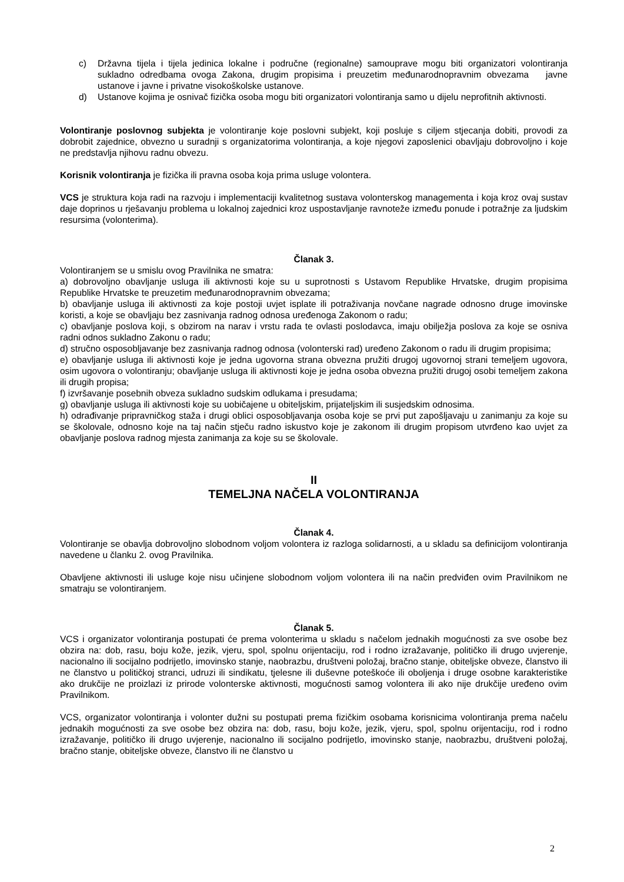c) Državna tijela i tijela jedinica lokalne i područne (regionalne) samouprave mogu biti organizatori volontiranja sukladno odredbama ovoga Zakona, drugim propisima i preuzetim međunarodnopravnim obvezama javne ustanove i javne i privatne visokoškolske ustanove.
d) Ustanove kojima je osnivač fizička osoba mogu biti organizatori volontiranja samo u dijelu neprofitnih aktivnosti.
Volontiranje poslovnog subjekta je volontiranje koje poslovni subjekt, koji posluje s ciljem stjecanja dobiti, provodi za dobrobit zajednice, obvezno u suradnji s organizatorima volontiranja, a koje njegovi zaposlenici obavljaju dobrovoljno i koje ne predstavlja njihovu radnu obvezu.
Korisnik volontiranja je fizička ili pravna osoba koja prima usluge volontera.
VCS je struktura koja radi na razvoju i implementaciji kvalitetnog sustava volonterskog managementa i koja kroz ovaj sustav daje doprinos u rješavanju problema u lokalnoj zajednici kroz uspostavljanje ravnoteže između ponude i potražnje za ljudskim resursima (volonterima).
Članak 3.
Volontiranjem se u smislu ovog Pravilnika ne smatra:
a) dobrovoljno obavljanje usluga ili aktivnosti koje su u suprotnosti s Ustavom Republike Hrvatske, drugim propisima Republike Hrvatske te preuzetim međunarodnopravnim obvezama;
b) obavljanje usluga ili aktivnosti za koje postoji uvjet isplate ili potraživanja novčane nagrade odnosno druge imovinske koristi, a koje se obavljaju bez zasnivanja radnog odnosa uređenoga Zakonom o radu;
c) obavljanje poslova koji, s obzirom na narav i vrstu rada te ovlasti poslodavca, imaju obilježja poslova za koje se osniva radni odnos sukladno Zakonu o radu;
d) stručno osposobljavanje bez zasnivanja radnog odnosa (volonterski rad) uređeno Zakonom o radu ili drugim propisima;
e) obavljanje usluga ili aktivnosti koje je jedna ugovorna strana obvezna pružiti drugoj ugovornoj strani temeljem ugovora, osim ugovora o volontiranju; obavljanje usluga ili aktivnosti koje je jedna osoba obvezna pružiti drugoj osobi temeljem zakona ili drugih propisa;
f) izvršavanje posebnih obveza sukladno sudskim odlukama i presudama;
g) obavljanje usluga ili aktivnosti koje su uobičajene u obiteljskim, prijateljskim ili susjedskim odnosima.
h) odrađivanje pripravničkog staža i drugi oblici osposobljavanja osoba koje se prvi put zapošljavaju u zanimanju za koje su se školovale, odnosno koje na taj način stječu radno iskustvo koje je zakonom ili drugim propisom utvrđeno kao uvjet za obavljanje poslova radnog mjesta zanimanja za koje su se školovale.
II
TEMELJNA NAČELA VOLONTIRANJA
Članak 4.
Volontiranje se obavlja dobrovoljno slobodnom voljom volontera iz razloga solidarnosti, a u skladu sa definicijom volontiranja navedene u članku 2. ovog Pravilnika.
Obavljene aktivnosti ili usluge koje nisu učinjene slobodnom voljom volontera ili na način predviđen ovim Pravilnikom ne smatraju se volontiranjem.
Članak 5.
VCS i organizator volontiranja postupati će prema volonterima u skladu s načelom jednakih mogućnosti za sve osobe bez obzira na: dob, rasu, boju kože, jezik, vjeru, spol, spolnu orijentaciju, rod i rodno izražavanje, političko ili drugo uvjerenje, nacionalno ili socijalno podrijetlo, imovinsko stanje, naobrazbu, društveni položaj, bračno stanje, obiteljske obveze, članstvo ili ne članstvo u političkoj stranci, udruzi ili sindikatu, tjelesne ili duševne poteškoće ili oboljenja i druge osobne karakteristike ako drukčije ne proizlazi iz prirode volonterske aktivnosti, mogućnosti samog volontera ili ako nije drukčije uređeno ovim Pravilnikom.
VCS, organizator volontiranja i volonter dužni su postupati prema fizičkim osobama korisnicima volontiranja prema načelu jednakih mogućnosti za sve osobe bez obzira na: dob, rasu, boju kože, jezik, vjeru, spol, spolnu orijentaciju, rod i rodno izražavanje, političko ili drugo uvjerenje, nacionalno ili socijalno podrijetlo, imovinsko stanje, naobrazbu, društveni položaj, bračno stanje, obiteljske obveze, članstvo ili ne članstvo u
2